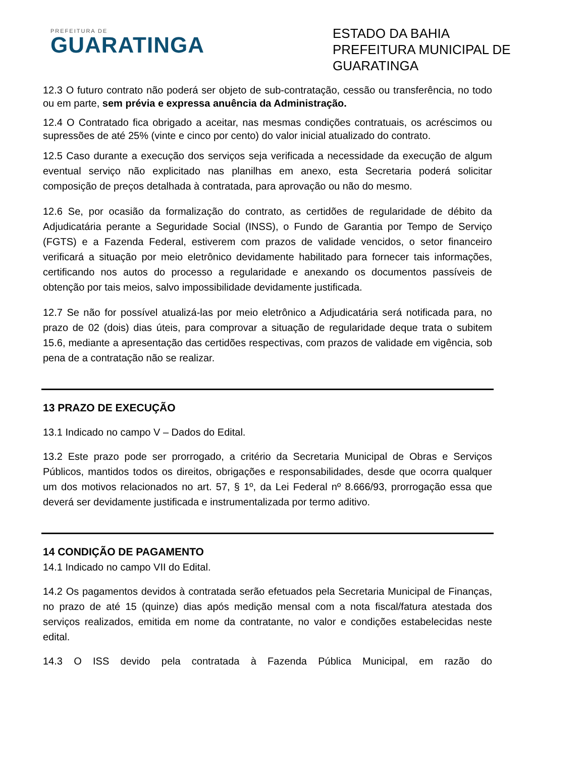PREFEITURA DE
GUARATINGA
ESTADO DA BAHIA
PREFEITURA MUNICIPAL DE
GUARATINGA
12.3 O futuro contrato não poderá ser objeto de sub-contratação, cessão ou transferência, no todo ou em parte, sem prévia e expressa anuência da Administração.
12.4 O Contratado fica obrigado a aceitar, nas mesmas condições contratuais, os acréscimos ou supressões de até 25% (vinte e cinco por cento) do valor inicial atualizado do contrato.
12.5 Caso durante a execução dos serviços seja verificada a necessidade da execução de algum eventual serviço não explicitado nas planilhas em anexo, esta Secretaria poderá solicitar composição de preços detalhada à contratada, para aprovação ou não do mesmo.
12.6 Se, por ocasião da formalização do contrato, as certidões de regularidade de débito da Adjudicatária perante a Seguridade Social (INSS), o Fundo de Garantia por Tempo de Serviço (FGTS) e a Fazenda Federal, estiverem com prazos de validade vencidos, o setor financeiro verificará a situação por meio eletrônico devidamente habilitado para fornecer tais informações, certificando nos autos do processo a regularidade e anexando os documentos passíveis de obtenção por tais meios, salvo impossibilidade devidamente justificada.
12.7 Se não for possível atualizá-las por meio eletrônico a Adjudicatária será notificada para, no prazo de 02 (dois) dias úteis, para comprovar a situação de regularidade deque trata o subitem 15.6, mediante a apresentação das certidões respectivas, com prazos de validade em vigência, sob pena de a contratação não se realizar.
13 PRAZO DE EXECUÇÃO
13.1 Indicado no campo V – Dados do Edital.
13.2 Este prazo pode ser prorrogado, a critério da Secretaria Municipal de Obras e Serviços Públicos, mantidos todos os direitos, obrigações e responsabilidades, desde que ocorra qualquer um dos motivos relacionados no art. 57, § 1º, da Lei Federal nº 8.666/93, prorrogação essa que deverá ser devidamente justificada e instrumentalizada por termo aditivo.
14 CONDIÇÃO DE PAGAMENTO
14.1 Indicado no campo VII do Edital.
14.2 Os pagamentos devidos à contratada serão efetuados pela Secretaria Municipal de Finanças, no prazo de até 15 (quinze) dias após medição mensal com a nota fiscal/fatura atestada dos serviços realizados, emitida em nome da contratante, no valor e condições estabelecidas neste edital.
14.3 O ISS devido pela contratada à Fazenda Pública Municipal, em razão do